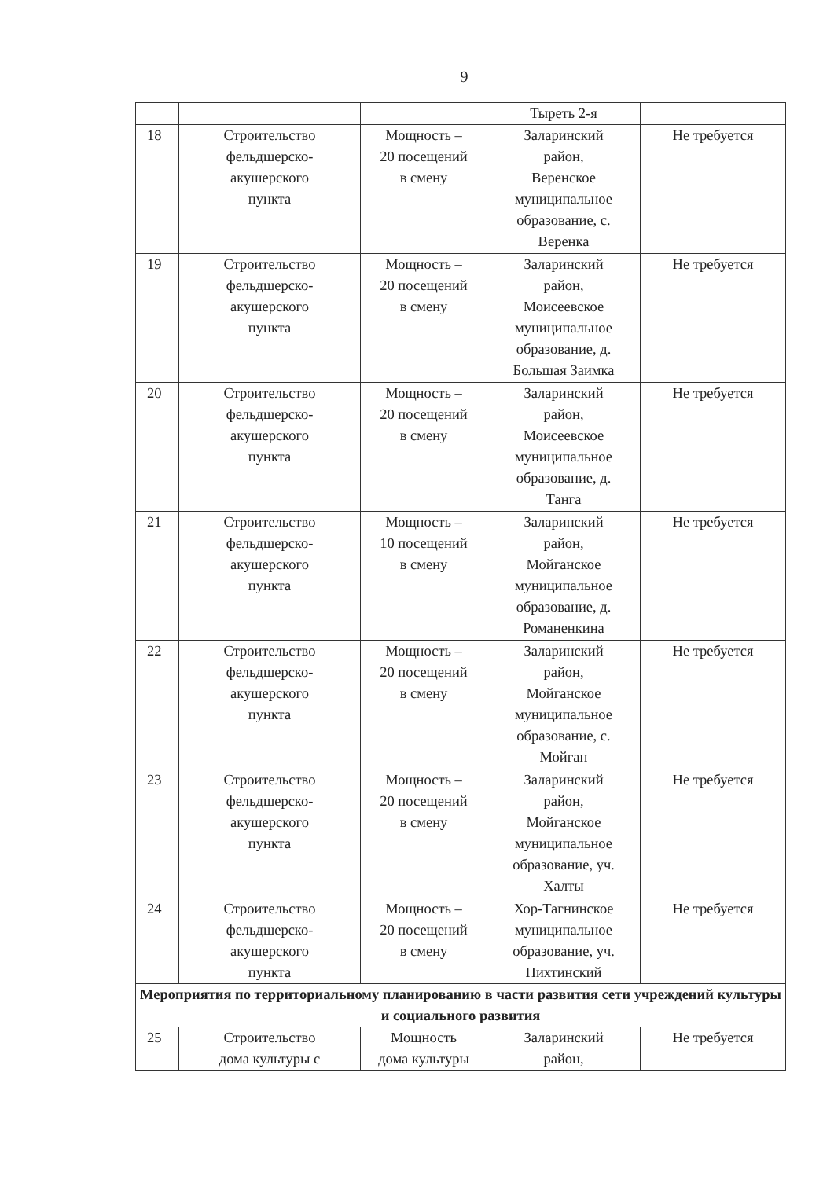9
| | | | Тыреть 2-я | |
| 18 | Строительство фельдшерско- акушерского пункта | Мощность – 20 посещений в смену | Заларинский район, Веренское муниципальное образование, с. Веренка | Не требуется |
| 19 | Строительство фельдшерско- акушерского пункта | Мощность – 20 посещений в смену | Заларинский район, Моисеевское муниципальное образование, д. Большая Заимка | Не требуется |
| 20 | Строительство фельдшерско- акушерского пункта | Мощность – 20 посещений в смену | Заларинский район, Моисеевское муниципальное образование, д. Танга | Не требуется |
| 21 | Строительство фельдшерско- акушерского пункта | Мощность – 10 посещений в смену | Заларинский район, Мойганское муниципальное образование, д. Романенкина | Не требуется |
| 22 | Строительство фельдшерско- акушерского пункта | Мощность – 20 посещений в смену | Заларинский район, Мойганское муниципальное образование, с. Мойган | Не требуется |
| 23 | Строительство фельдшерско- акушерского пункта | Мощность – 20 посещений в смену | Заларинский район, Мойганское муниципальное образование, уч. Халты | Не требуется |
| 24 | Строительство фельдшерско- акушерского пункта | Мощность – 20 посещений в смену | Хор-Тагнинское муниципальное образование, уч. Пихтинский | Не требуется |
| Мероприятия по территориальному планированию в части развития сети учреждений культуры и социального развития | | | | |
| 25 | Строительство дома культуры с | Мощность дома культуры | Заларинский район, | Не требуется |